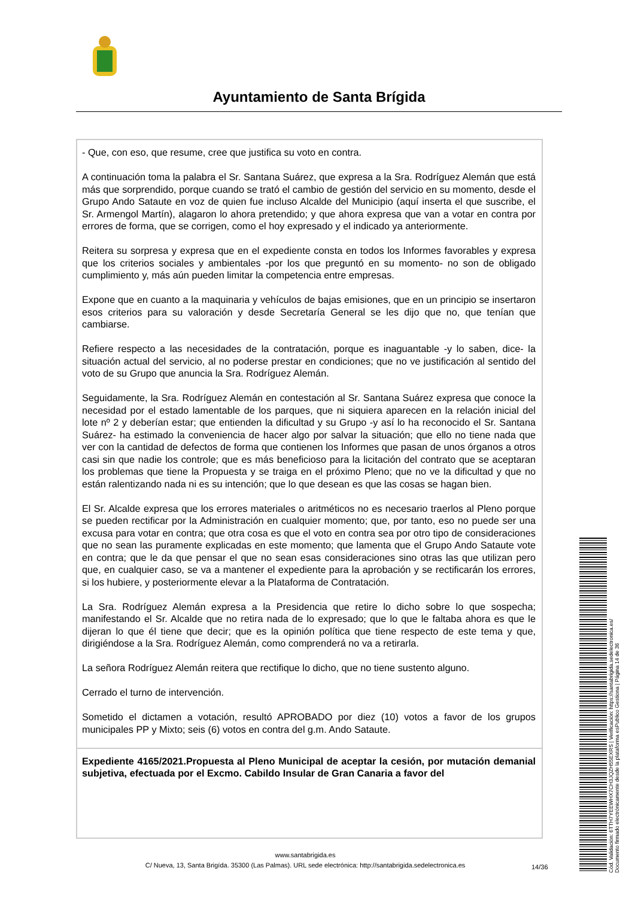Ayuntamiento de Santa Brígida
- Que, con eso, que resume, cree que justifica su voto en contra.
A continuación toma la palabra el Sr. Santana Suárez, que expresa a la Sra. Rodríguez Alemán que está más que sorprendido, porque cuando se trató el cambio de gestión del servicio en su momento, desde el Grupo Ando Sataute en voz de quien fue incluso Alcalde del Municipio (aquí inserta el que suscribe, el Sr. Armengol Martín), alagaron lo ahora pretendido; y que ahora expresa que van a votar en contra por errores de forma, que se corrigen, como el hoy expresado y el indicado ya anteriormente.
Reitera su sorpresa y expresa que en el expediente consta en todos los Informes favorables y expresa que los criterios sociales y ambientales -por los que preguntó en su momento- no son de obligado cumplimiento y, más aún pueden limitar la competencia entre empresas.
Expone que en cuanto a la maquinaria y vehículos de bajas emisiones, que en un principio se insertaron esos criterios para su valoración y desde Secretaría General se les dijo que no, que tenían que cambiarse.
Refiere respecto a las necesidades de la contratación, porque es inaguantable -y lo saben, dice- la situación actual del servicio, al no poderse prestar en condiciones; que no ve justificación al sentido del voto de su Grupo que anuncia la Sra. Rodríguez Alemán.
Seguidamente, la Sra. Rodríguez Alemán en contestación al Sr. Santana Suárez expresa que conoce la necesidad por el estado lamentable de los parques, que ni siquiera aparecen en la relación inicial del lote nº 2 y deberían estar; que entienden la dificultad y su Grupo -y así lo ha reconocido el Sr. Santana Suárez- ha estimado la conveniencia de hacer algo por salvar la situación; que ello no tiene nada que ver con la cantidad de defectos de forma que contienen los Informes que pasan de unos órganos a otros casi sin que nadie los controle; que es más beneficioso para la licitación del contrato que se aceptaran los problemas que tiene la Propuesta y se traiga en el próximo Pleno; que no ve la dificultad y que no están ralentizando nada ni es su intención; que lo que desean es que las cosas se hagan bien.
El Sr. Alcalde expresa que los errores materiales o aritméticos no es necesario traerlos al Pleno porque se pueden rectificar por la Administración en cualquier momento; que, por tanto, eso no puede ser una excusa para votar en contra; que otra cosa es que el voto en contra sea por otro tipo de consideraciones que no sean las puramente explicadas en este momento; que lamenta que el Grupo Ando Sataute vote en contra; que le da que pensar el que no sean esas consideraciones sino otras las que utilizan pero que, en cualquier caso, se va a mantener el expediente para la aprobación y se rectificarán los errores, si los hubiere, y posteriormente elevar a la Plataforma de Contratación.
La Sra. Rodríguez Alemán expresa a la Presidencia que retire lo dicho sobre lo que sospecha; manifestando el Sr. Alcalde que no retira nada de lo expresado; que lo que le faltaba ahora es que le dijeran lo que él tiene que decir; que es la opinión política que tiene respecto de este tema y que, dirigiéndose a la Sra. Rodríguez Alemán, como comprenderá no va a retirarla.
La señora Rodríguez Alemán reitera que rectifique lo dicho, que no tiene sustento alguno.
Cerrado el turno de intervención.
Sometido el dictamen a votación, resultó APROBADO por diez (10) votos a favor de los grupos municipales PP y Mixto; seis (6) votos en contra del g.m. Ando Sataute.
Expediente 4165/2021.Propuesta al Pleno Municipal de aceptar la cesión, por mutación demanial subjetiva, efectuada por el Excmo. Cabildo Insular de Gran Canaria a favor del
www.santabrigida.es
C/ Nueva, 13, Santa Brigída. 35300 (Las Palmas). URL sede electrónica: http://santabrigida.sedelectronica.es
14/36
Cód. Validación: 6TTH7YEEWHX7CH3JQZH55EXRS | Verificación: https://santabrigida.sedelectronica.es/
Documento firmado electrónicamente desde la plataforma esPublico Gestiona | Página 14 de 36